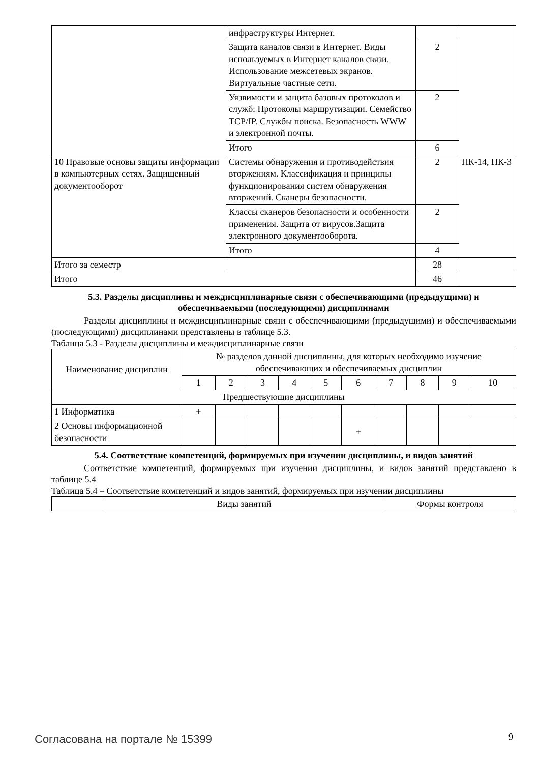| | инфраструктуры Интернет. | | |
| | Защита каналов связи в Интернет. Виды используемых в Интернет каналов связи. Использование межсетевых экранов. Виртуальные частные сети. | 2 | |
| | Уязвимости и защита базовых протоколов и служб: Протоколы маршрутизации. Семейство TCP/IP. Службы поиска. Безопасность WWW и электронной почты. | 2 | |
| | Итого | 6 | |
| 10 Правовые основы защиты информации в компьютерных сетях. Защищенный документооборот | Системы обнаружения и противодействия вторжениям. Классификация и принципы функционирования систем обнаружения вторжений. Сканеры безопасности. | 2 | ПК-14, ПК-3 |
| | Классы сканеров безопасности и особенности применения. Защита от вирусов.Защита электронного документооборота. | 2 | |
| | Итого | 4 | |
| Итого за семестр | | 28 | |
| Итого | | 46 | |
5.3. Разделы дисциплины и междисциплинарные связи с обеспечивающими (предыдущими) и обеспечиваемыми (последующими) дисциплинами
Разделы дисциплины и междисциплинарные связи с обеспечивающими (предыдущими) и обеспечиваемыми (последующими) дисциплинами представлены в таблице 5.3.
Таблица 5.3 - Разделы дисциплины и междисциплинарные связи
| Наименование дисциплин | № разделов данной дисциплины, для которых необходимо изучение обеспечивающих и обеспечиваемых дисциплин | | | | | | | | | |
| --- | --- | --- | --- | --- | --- | --- | --- | --- | --- | --- |
| | 1 | 2 | 3 | 4 | 5 | 6 | 7 | 8 | 9 | 10 |
| Предшествующие дисциплины | | | | | | | | | | |
| 1 Информатика | + | | | | | | | | | |
| 2 Основы информационной безопасности | | | | | | + | | | | |
5.4. Соответствие компетенций, формируемых при изучении дисциплины, и видов занятий
Соответствие компетенций, формируемых при изучении дисциплины, и видов занятий представлено в таблице 5.4
Таблица 5.4 – Соответствие компетенций и видов занятий, формируемых при изучении дисциплины
| | Виды занятий | Формы контроля |
Согласована на портале № 15399 9